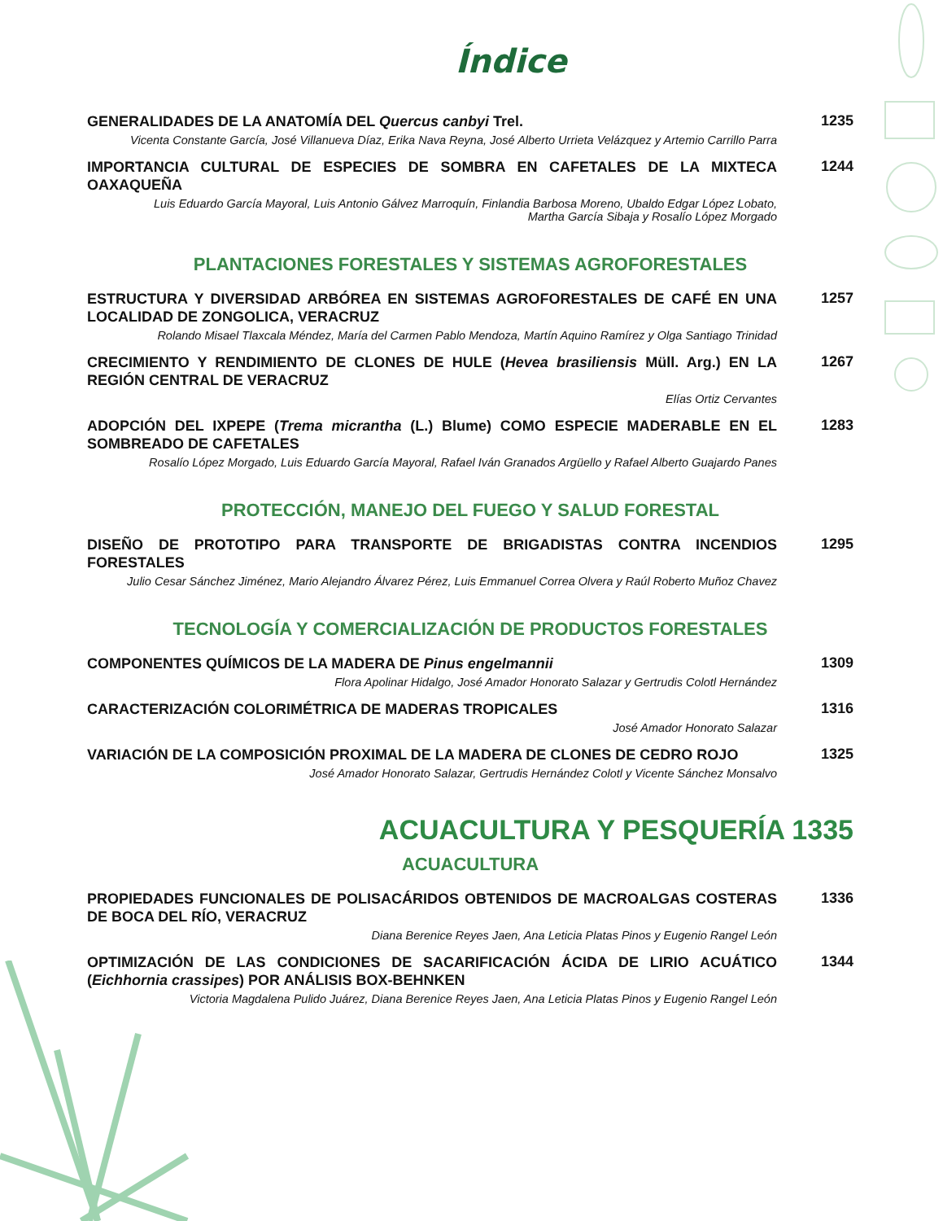Índice
GENERALIDADES DE LA ANATOMÍA DEL Quercus canbyi Trel.
Vicenta Constante García, José Villanueva Díaz, Erika Nava Reyna, José Alberto Urrieta Velázquez y Artemio Carrillo Parra
1235
IMPORTANCIA CULTURAL DE ESPECIES DE SOMBRA EN CAFETALES DE LA MIXTECA OAXAQUEÑA
Luis Eduardo García Mayoral, Luis Antonio Gálvez Marroquín, Finlandia Barbosa Moreno, Ubaldo Edgar López Lobato,
Martha García Sibaja y Rosalío López Morgado
1244
PLANTACIONES FORESTALES Y SISTEMAS AGROFORESTALES
ESTRUCTURA Y DIVERSIDAD ARBÓREA EN SISTEMAS AGROFORESTALES DE CAFÉ EN UNA LOCALIDAD DE ZONGOLICA, VERACRUZ
Rolando Misael Tlaxcala Méndez, María del Carmen Pablo Mendoza, Martín Aquino Ramírez y Olga Santiago Trinidad
1257
CRECIMIENTO Y RENDIMIENTO DE CLONES DE HULE (Hevea brasiliensis Müll. Arg.) EN LA REGIÓN CENTRAL DE VERACRUZ
Elías Ortiz Cervantes
1267
ADOPCIÓN DEL IXPEPE (Trema micrantha (L.) Blume) COMO ESPECIE MADERABLE EN EL SOMBREADO DE CAFETALES
Rosalío López Morgado, Luis Eduardo García Mayoral, Rafael Iván Granados Argüello y Rafael Alberto Guajardo Panes
1283
PROTECCIÓN, MANEJO DEL FUEGO Y SALUD FORESTAL
DISEÑO DE PROTOTIPO PARA TRANSPORTE DE BRIGADISTAS CONTRA INCENDIOS FORESTALES
Julio Cesar Sánchez Jiménez, Mario Alejandro Álvarez Pérez, Luis Emmanuel Correa Olvera y Raúl Roberto Muñoz Chavez
1295
TECNOLOGÍA Y COMERCIALIZACIÓN DE PRODUCTOS FORESTALES
COMPONENTES QUÍMICOS DE LA MADERA DE Pinus engelmannii
Flora Apolinar Hidalgo, José Amador Honorato Salazar y Gertrudis Colotl Hernández
1309
CARACTERIZACIÓN COLORIMÉTRICA DE MADERAS TROPICALES
José Amador Honorato Salazar
1316
VARIACIÓN DE LA COMPOSICIÓN PROXIMAL DE LA MADERA DE CLONES DE CEDRO ROJO
José Amador Honorato Salazar, Gertrudis Hernández Colotl y Vicente Sánchez Monsalvo
1325
ACUACULTURA Y PESQUERÍA 1335
ACUACULTURA
PROPIEDADES FUNCIONALES DE POLISACÁRIDOS OBTENIDOS DE MACROALGAS COSTERAS DE BOCA DEL RÍO, VERACRUZ
Diana Berenice Reyes Jaen, Ana Leticia Platas Pinos y Eugenio Rangel León
1336
OPTIMIZACIÓN DE LAS CONDICIONES DE SACARIFICACIÓN ÁCIDA DE LIRIO ACUÁTICO (Eichhornia crassipes) POR ANÁLISIS BOX-BEHNKEN
Victoria Magdalena Pulido Juárez, Diana Berenice Reyes Jaen, Ana Leticia Platas Pinos y Eugenio Rangel León
1344